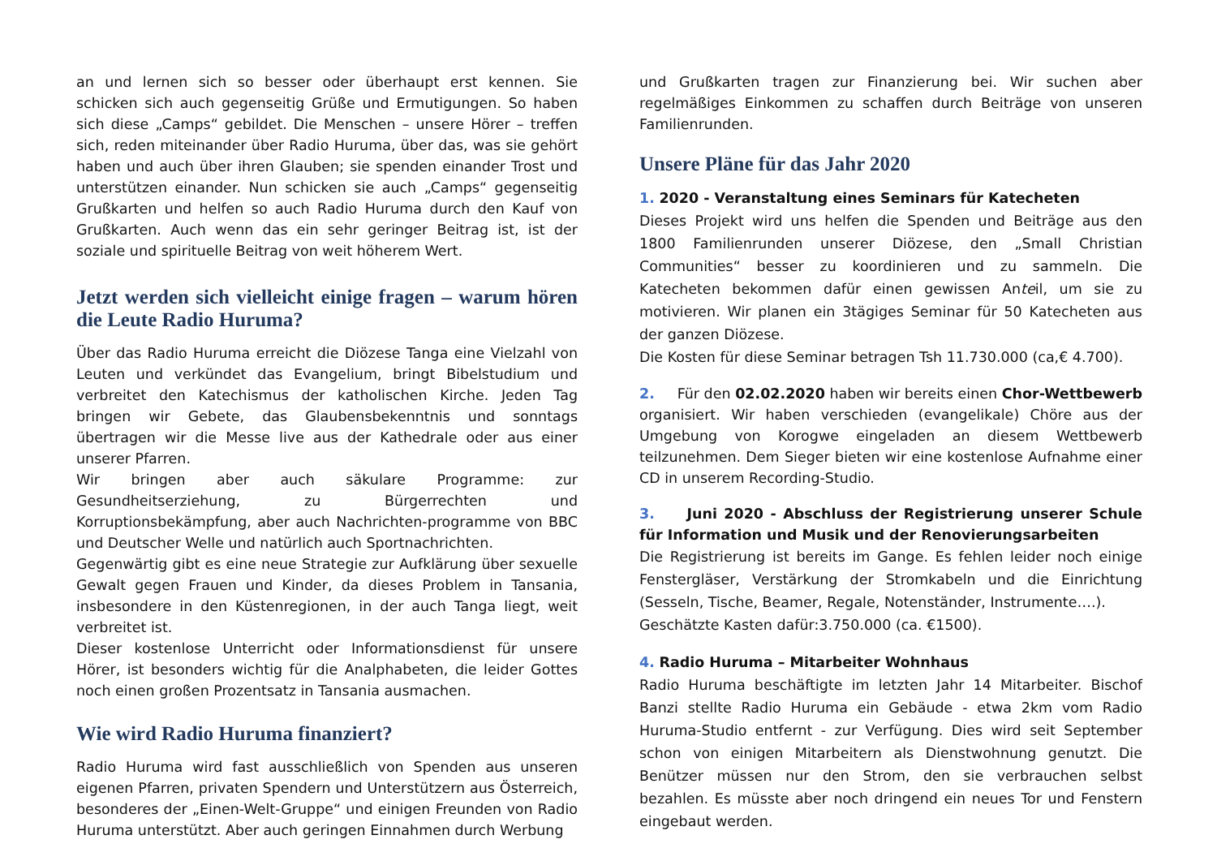an und lernen sich so besser oder überhaupt erst kennen. Sie schicken sich auch gegenseitig Grüße und Ermutigungen. So haben sich diese „Camps“ gebildet. Die Menschen – unsere Hörer – treffen sich, reden miteinander über Radio Huruma, über das, was sie gehört haben und auch über ihren Glauben; sie spenden einander Trost und unterstützen einander. Nun schicken sie auch „Camps“ gegenseitig Grußkarten und helfen so auch Radio Huruma durch den Kauf von Grußkarten. Auch wenn das ein sehr geringer Beitrag ist, ist der soziale und spirituelle Beitrag von weit höherem Wert.
Jetzt werden sich vielleicht einige fragen – warum hören die Leute Radio Huruma?
Über das Radio Huruma erreicht die Diözese Tanga eine Vielzahl von Leuten und verkündet das Evangelium, bringt Bibelstudium und verbreitet den Katechismus der katholischen Kirche. Jeden Tag bringen wir Gebete, das Glaubensbekenntnis und sonntags übertragen wir die Messe live aus der Kathedrale oder aus einer unserer Pfarren.
Wir bringen aber auch säkulare Programme: zur Gesundheitserziehung, zu Bürgerrechten und Korruptionsbekämpfung, aber auch Nachrichten-programme von BBC und Deutscher Welle und natürlich auch Sportnachrichten.
Gegenwärtig gibt es eine neue Strategie zur Aufklärung über sexuelle Gewalt gegen Frauen und Kinder, da dieses Problem in Tansania, insbesondere in den Küstenregionen, in der auch Tanga liegt, weit verbreitet ist.
Dieser kostenlose Unterricht oder Informationsdienst für unsere Hörer, ist besonders wichtig für die Analphabeten, die leider Gottes noch einen großen Prozentsatz in Tansania ausmachen.
Wie wird Radio Huruma finanziert?
Radio Huruma wird fast ausschließlich von Spenden aus unseren eigenen Pfarren, privaten Spendern und Unterstützern aus Österreich, besonderes der „Einen-Welt-Gruppe“ und einigen Freunden von Radio Huruma unterstützt. Aber auch geringen Einnahmen durch Werbung
und Grußkarten tragen zur Finanzierung bei. Wir suchen aber regelmäßiges Einkommen zu schaffen durch Beiträge von unseren Familienrunden.
Unsere Pläne für das Jahr 2020
1. 2020 - Veranstaltung eines Seminars für Katecheten
Dieses Projekt wird uns helfen die Spenden und Beiträge aus den 1800 Familienrunden unserer Diözese, den „Small Christian Communities“ besser zu koordinieren und zu sammeln. Die Katecheten bekommen dafür einen gewissen Anteil, um sie zu motivieren. Wir planen ein 3tägiges Seminar für 50 Katecheten aus der ganzen Diözese.
Die Kosten für diese Seminar betragen Tsh 11.730.000 (ca,€ 4.700).
2. Für den 02.02.2020 haben wir bereits einen Chor-Wettbewerb organisiert. Wir haben verschieden (evangelikale) Chöre aus der Umgebung von Korogwe eingeladen an diesem Wettbewerb teilzunehmen. Dem Sieger bieten wir eine kostenlose Aufnahme einer CD in unserem Recording-Studio.
3. Juni 2020 - Abschluss der Registrierung unserer Schule für Information und Musik und der Renovierungsarbeiten
Die Registrierung ist bereits im Gange. Es fehlen leider noch einige Fenstergläser, Verstärkung der Stromkabeln und die Einrichtung (Sesseln, Tische, Beamer, Regale, Notenständer, Instrumente….).
Geschätzte Kasten dafür:3.750.000 (ca. €1500).
4. Radio Huruma – Mitarbeiter Wohnhaus
Radio Huruma beschäftigte im letzten Jahr 14 Mitarbeiter. Bischof Banzi stellte Radio Huruma ein Gebäude - etwa 2km vom Radio Huruma-Studio entfernt - zur Verfügung. Dies wird seit September schon von einigen Mitarbeitern als Dienstwohnung genutzt. Die Benützer müssen nur den Strom, den sie verbrauchen selbst bezahlen. Es müsste aber noch dringend ein neues Tor und Fenstern eingebaut werden.